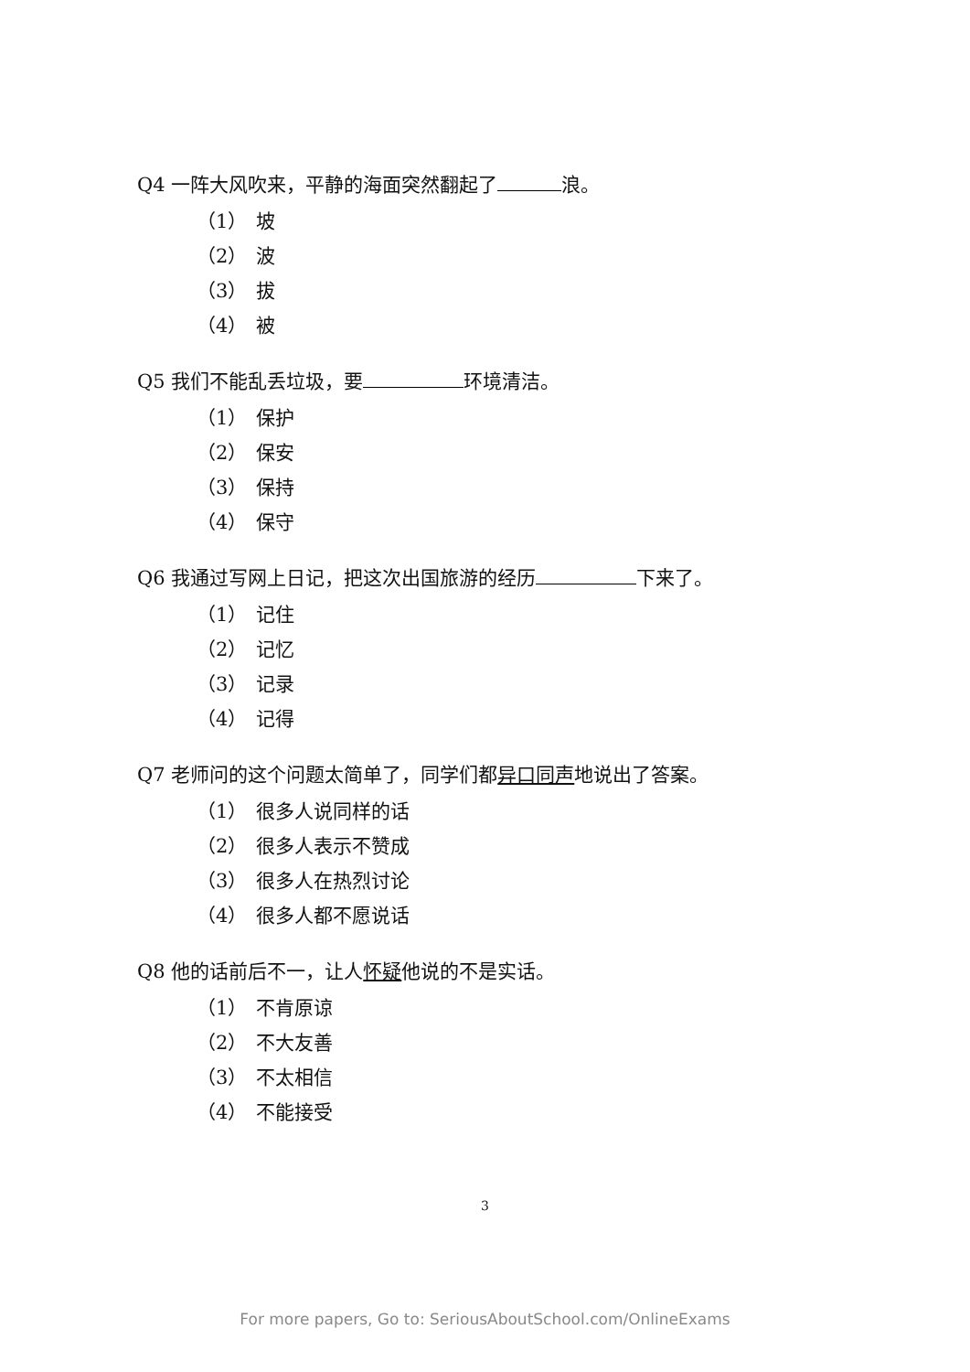Q4 一阵大风吹来，平静的海面突然翻起了 浪。
（1） 坡
（2） 波
（3） 拔
（4） 被
Q5 我们不能乱丢垃圾，要 环境清洁。
（1） 保护
（2） 保安
（3） 保持
（4） 保守
Q6 我通过写网上日记，把这次出国旅游的经历 下来了。
（1） 记住
（2） 记忆
（3） 记录
（4） 记得
Q7 老师问的这个问题太简单了，同学们都异口同声地说出了答案。
（1） 很多人说同样的话
（2） 很多人表示不赞成
（3） 很多人在热烈讨论
（4） 很多人都不愿说话
Q8 他的话前后不一，让人怀疑他说的不是实话。
（1） 不肯原谅
（2） 不大友善
（3） 不太相信
（4） 不能接受
3
For more papers, Go to: SeriousAboutSchool.com/OnlineExams